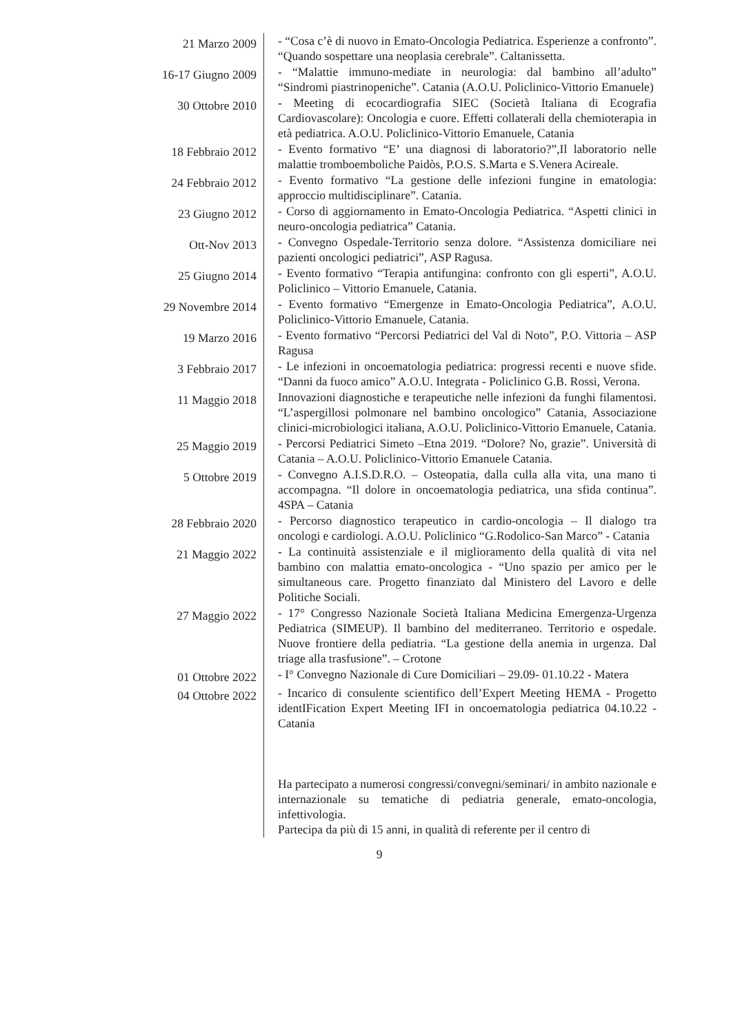| 21 Marzo 2009 | - “Cosa c’è di nuovo in Emato-Oncologia Pediatrica. Esperienze a confronto”. “Quando sospettare una neoplasia cerebrale”. Caltanissetta. |
| 16-17 Giugno 2009 | - “Malattie immuno-mediate in neurologia: dal bambino all’adulto” “Sindromi piastrinopeniche”. Catania (A.O.U. Policlinico-Vittorio Emanuele) |
| 30 Ottobre 2010 | - Meeting di ecocardiografia SIEC (Società Italiana di Ecografia Cardiovascolare): Oncologia e cuore. Effetti collaterali della chemioterapia in età pediatrica. A.O.U. Policlinico-Vittorio Emanuele, Catania |
| 18 Febbraio 2012 | - Evento formativo “E’ una diagnosi di laboratorio?”,Il laboratorio nelle malattie tromboemboliche Paidòs, P.O.S. S.Marta e S.Venera Acireale. |
| 24 Febbraio 2012 | - Evento formativo “La gestione delle infezioni fungine in ematologia: approccio multidisciplinare”. Catania. |
| 23 Giugno 2012 | - Corso di aggiornamento in Emato-Oncologia Pediatrica. “Aspetti clinici in neuro-oncologia pediatrica” Catania. |
| Ott-Nov 2013 | - Convegno Ospedale-Territorio senza dolore. “Assistenza domiciliare nei pazienti oncologici pediatrici”, ASP Ragusa. |
| 25 Giugno 2014 | - Evento formativo “Terapia antifungina: confronto con gli esperti”, A.O.U. Policlinico – Vittorio Emanuele, Catania. |
| 29 Novembre 2014 | - Evento formativo “Emergenze in Emato-Oncologia Pediatrica”, A.O.U. Policlinico-Vittorio Emanuele, Catania. |
| 19 Marzo 2016 | - Evento formativo “Percorsi Pediatrici del Val di Noto”, P.O. Vittoria – ASP Ragusa |
| 3 Febbraio 2017 | - Le infezioni in oncoematologia pediatrica: progressi recenti e nuove sfide. “Danni da fuoco amico” A.O.U. Integrata - Policlinico G.B. Rossi, Verona. |
| 11 Maggio 2018 | Innovazioni diagnostiche e terapeutiche nelle infezioni da funghi filamentosi. “L’aspergillosi polmonare nel bambino oncologico” Catania, Associazione clinici-microbiologici italiana, A.O.U. Policlinico-Vittorio Emanuele, Catania. |
| 25 Maggio 2019 | - Percorsi Pediatrici Simeto –Etna 2019. “Dolore? No, grazie”. Università di Catania – A.O.U. Policlinico-Vittorio Emanuele Catania. |
| 5 Ottobre 2019 | - Convegno A.I.S.D.R.O. – Osteopatia, dalla culla alla vita, una mano ti accompagna. “Il dolore in oncoematologia pediatrica, una sfida continua”. 4SPA – Catania |
| 28 Febbraio 2020 | - Percorso diagnostico terapeutico in cardio-oncologia – Il dialogo tra oncologi e cardiologi. A.O.U. Policlinico “G.Rodolico-San Marco” - Catania |
| 21 Maggio 2022 | - La continuità assistenziale e il miglioramento della qualità di vita nel bambino con malattia emato-oncologica - “Uno spazio per amico per le simultaneous care. Progetto finanziato dal Ministero del Lavoro e delle Politiche Sociali. |
| 27 Maggio 2022 | - 17° Congresso Nazionale Società Italiana Medicina Emergenza-Urgenza Pediatrica (SIMEUP). Il bambino del mediterraneo. Territorio e ospedale. Nuove frontiere della pediatria. “La gestione della anemia in urgenza. Dal triage alla trasfusione”. – Crotone |
| 01 Ottobre 2022 | - I° Convegno Nazionale di Cure Domiciliari – 29.09- 01.10.22 - Matera |
| 04 Ottobre 2022 | - Incarico di consulente scientifico dell’Expert Meeting HEMA - Progetto identIFication Expert Meeting IFI in oncoematologia pediatrica 04.10.22 - Catania Ha partecipato a numerosi congressi/convegni/seminari/ in ambito nazionale e internazionale su tematiche di pediatria generale, emato-oncologia, infettivologia. Partecipa da più di 15 anni, in qualità di referente per il centro di |
9